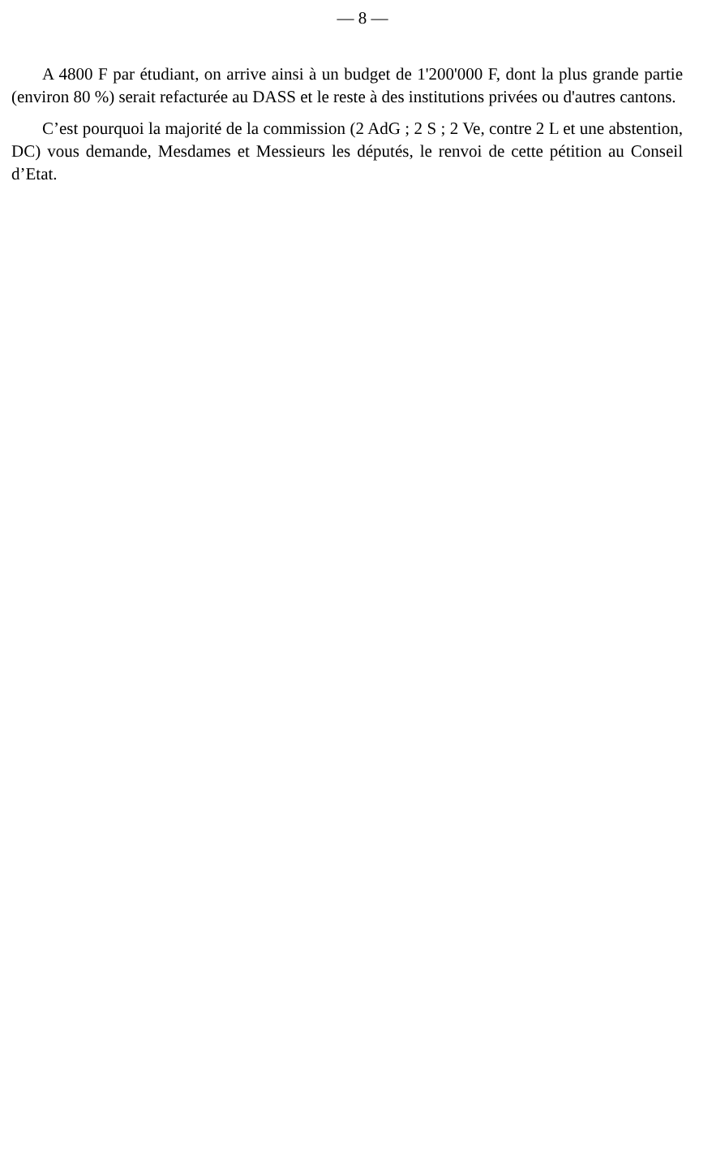— 8 —
A 4800 F par étudiant, on arrive ainsi à un budget de 1'200'000 F, dont la plus grande partie (environ 80 %) serait refacturée au DASS et le reste à des institutions privées ou d'autres cantons.
C’est pourquoi la majorité de la commission (2 AdG ; 2 S ; 2 Ve, contre 2 L et une abstention, DC) vous demande, Mesdames et Messieurs les députés, le renvoi de cette pétition au Conseil d’Etat.